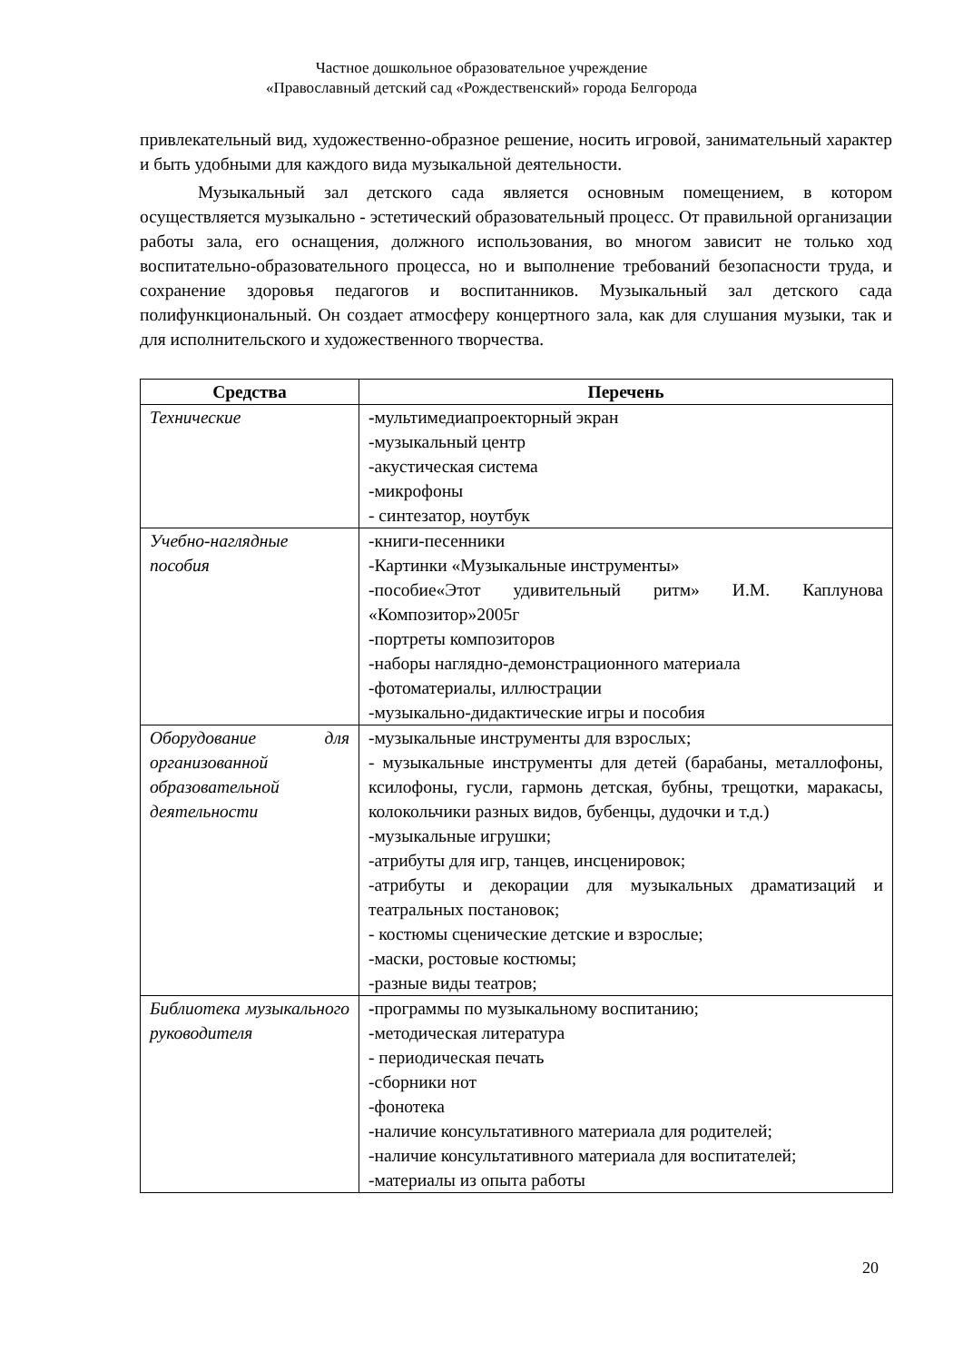Частное дошкольное образовательное учреждение
«Православный детский сад «Рождественский» города Белгорода
привлекательный вид, художественно-образное решение, носить игровой, занимательный характер и быть удобными для каждого вида музыкальной деятельности.
Музыкальный зал детского сада является основным помещением, в котором осуществляется музыкально - эстетический образовательный процесс. От правильной организации работы зала, его оснащения, должного использования, во многом зависит не только ход воспитательно-образовательного процесса, но и выполнение требований безопасности труда, и сохранение здоровья педагогов и воспитанников. Музыкальный зал детского сада полифункциональный. Он создает атмосферу концертного зала, как для слушания музыки, так и для исполнительского и художественного творчества.
| Средства | Перечень |
| --- | --- |
| Технические | - мультимедиапроекторный экран -музыкальный центр -акустическая система -микрофоны - синтезатор, ноутбук |
| Учебно-наглядные пособия | -книги-песенники -Картинки «Музыкальные инструменты» -пособие«Этот удивительный ритм» И.М. Каплунова «Композитор»2005г -портреты композиторов -наборы наглядно-демонстрационного материала -фотоматериалы, иллюстрации -музыкально-дидактические игры и пособия |
| Оборудование для организованной образовательной деятельности | -музыкальные инструменты для взрослых; - музыкальные инструменты для детей (барабаны, металлофоны, ксилофоны, гусли, гармонь детская, бубны, трещотки, маракасы, колокольчики разных видов, бубенцы, дудочки и т.д.) -музыкальные игрушки; -атрибуты для игр, танцев, инсценировок; -атрибуты и декорации для музыкальных драматизаций и театральных постановок; - костюмы сценические детские и взрослые; -маски, ростовые костюмы; -разные виды театров; |
| Библиотека музыкального руководителя | - программы по музыкальному воспитанию; -методическая литература - периодическая печать -сборники нот -фонотека -наличие консультативного материала для родителей; -наличие консультативного материала для воспитателей; -материалы из опыта работы |
20